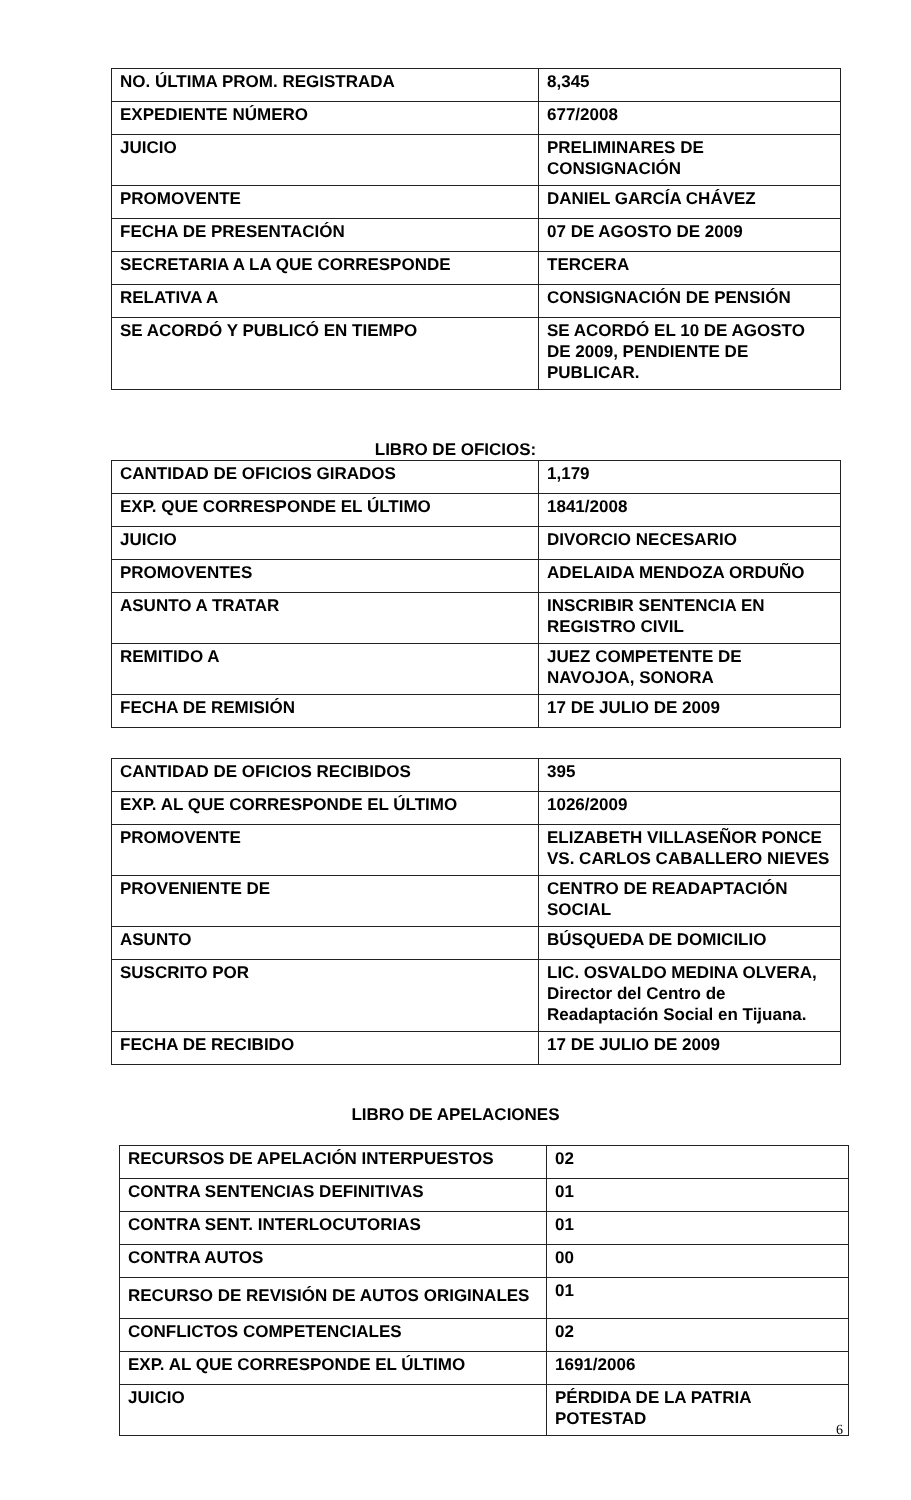| NO. ÚLTIMA PROM. REGISTRADA | 8,345 |
| EXPEDIENTE NÚMERO | 677/2008 |
| JUICIO | PRELIMINARES DE CONSIGNACIÓN |
| PROMOVENTE | DANIEL GARCÍA CHÁVEZ |
| FECHA DE PRESENTACIÓN | 07 DE AGOSTO DE 2009 |
| SECRETARIA A LA QUE CORRESPONDE | TERCERA |
| RELATIVA A | CONSIGNACIÓN DE PENSIÓN |
| SE ACORDÓ Y PUBLICÓ EN TIEMPO | SE ACORDÓ EL 10 DE AGOSTO DE 2009, PENDIENTE DE PUBLICAR. |
LIBRO DE OFICIOS:
| CANTIDAD DE OFICIOS GIRADOS | 1,179 |
| EXP. QUE CORRESPONDE EL ÚLTIMO | 1841/2008 |
| JUICIO | DIVORCIO NECESARIO |
| PROMOVENTES | ADELAIDA MENDOZA ORDUÑO |
| ASUNTO A TRATAR | INSCRIBIR SENTENCIA EN REGISTRO CIVIL |
| REMITIDO A | JUEZ COMPETENTE DE NAVOJOA, SONORA |
| FECHA DE REMISIÓN | 17 DE JULIO DE 2009 |
| CANTIDAD DE OFICIOS RECIBIDOS | 395 |
| EXP. AL QUE CORRESPONDE EL ÚLTIMO | 1026/2009 |
| PROMOVENTE | ELIZABETH VILLASEÑOR PONCE VS. CARLOS CABALLERO NIEVES |
| PROVENIENTE DE | CENTRO DE READAPTACIÓN SOCIAL |
| ASUNTO | BÚSQUEDA DE DOMICILIO |
| SUSCRITO POR | LIC. OSVALDO MEDINA OLVERA, Director del Centro de Readaptación Social en Tijuana. |
| FECHA DE RECIBIDO | 17 DE JULIO DE 2009 |
LIBRO DE APELACIONES
| RECURSOS DE APELACIÓN INTERPUESTOS | 02 |
| CONTRA SENTENCIAS DEFINITIVAS | 01 |
| CONTRA SENT. INTERLOCUTORIAS | 01 |
| CONTRA AUTOS | 00 |
| RECURSO DE REVISIÓN DE AUTOS ORIGINALES | 01 |
| CONFLICTOS COMPETENCIALES | 02 |
| EXP. AL QUE CORRESPONDE EL ÚLTIMO | 1691/2006 |
| JUICIO | PÉRDIDA DE LA PATRIA POTESTAD |
6